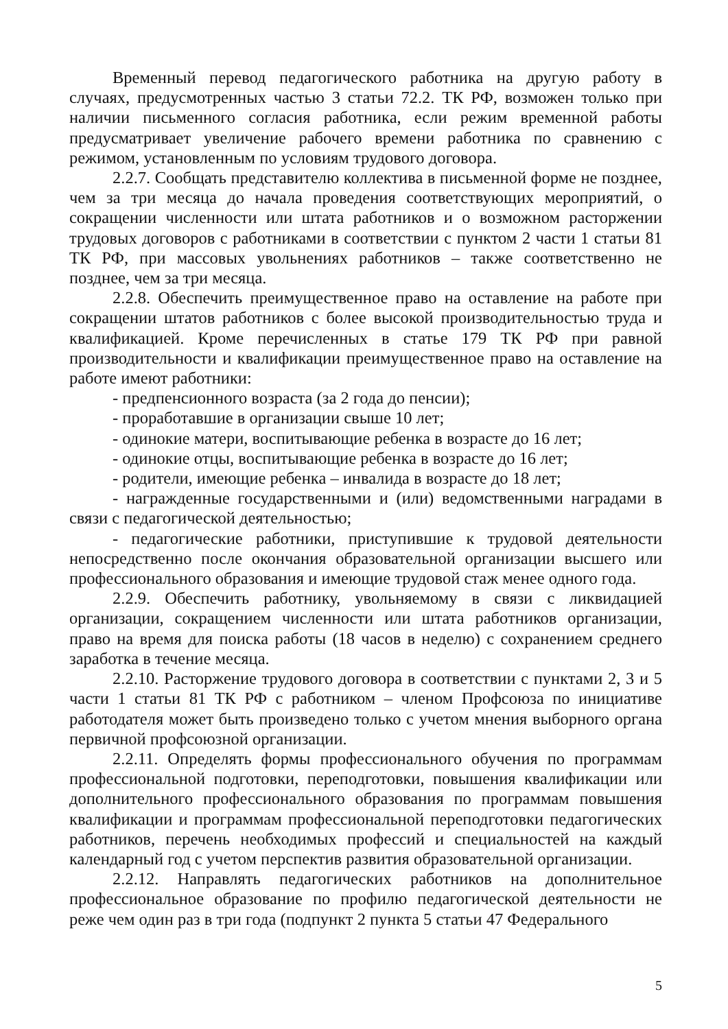Временный перевод педагогического работника на другую работу в случаях, предусмотренных частью 3 статьи 72.2. ТК РФ, возможен только при наличии письменного согласия работника, если режим временной работы предусматривает увеличение рабочего времени работника по сравнению с режимом, установленным по условиям трудового договора.
2.2.7. Сообщать представителю коллектива в письменной форме не позднее, чем за три месяца до начала проведения соответствующих мероприятий, о сокращении численности или штата работников и о возможном расторжении трудовых договоров с работниками в соответствии с пунктом 2 части 1 статьи 81 ТК РФ, при массовых увольнениях работников – также соответственно не позднее, чем за три месяца.
2.2.8. Обеспечить преимущественное право на оставление на работе при сокращении штатов работников с более высокой производительностью труда и квалификацией. Кроме перечисленных в статье 179 ТК РФ при равной производительности и квалификации преимущественное право на оставление на работе имеют работники:
- предпенсионного возраста (за 2 года до пенсии);
- проработавшие в организации свыше 10 лет;
- одинокие матери, воспитывающие ребенка в возрасте до 16 лет;
- одинокие отцы, воспитывающие ребенка в возрасте до 16 лет;
- родители, имеющие ребенка – инвалида в возрасте до 18 лет;
- награжденные государственными и (или) ведомственными наградами в связи с педагогической деятельностью;
- педагогические работники, приступившие к трудовой деятельности непосредственно после окончания образовательной организации высшего или профессионального образования и имеющие трудовой стаж менее одного года.
2.2.9. Обеспечить работнику, увольняемому в связи с ликвидацией организации, сокращением численности или штата работников организации, право на время для поиска работы (18 часов в неделю) с сохранением среднего заработка в течение месяца.
2.2.10. Расторжение трудового договора в соответствии с пунктами 2, 3 и 5 части 1 статьи 81 ТК РФ с работником – членом Профсоюза по инициативе работодателя может быть произведено только с учетом мнения выборного органа первичной профсоюзной организации.
2.2.11. Определять формы профессионального обучения по программам профессиональной подготовки, переподготовки, повышения квалификации или дополнительного профессионального образования по программам повышения квалификации и программам профессиональной переподготовки педагогических работников, перечень необходимых профессий и специальностей на каждый календарный год с учетом перспектив развития образовательной организации.
2.2.12. Направлять педагогических работников на дополнительное профессиональное образование по профилю педагогической деятельности не реже чем один раз в три года (подпункт 2 пункта 5 статьи 47 Федерального
5